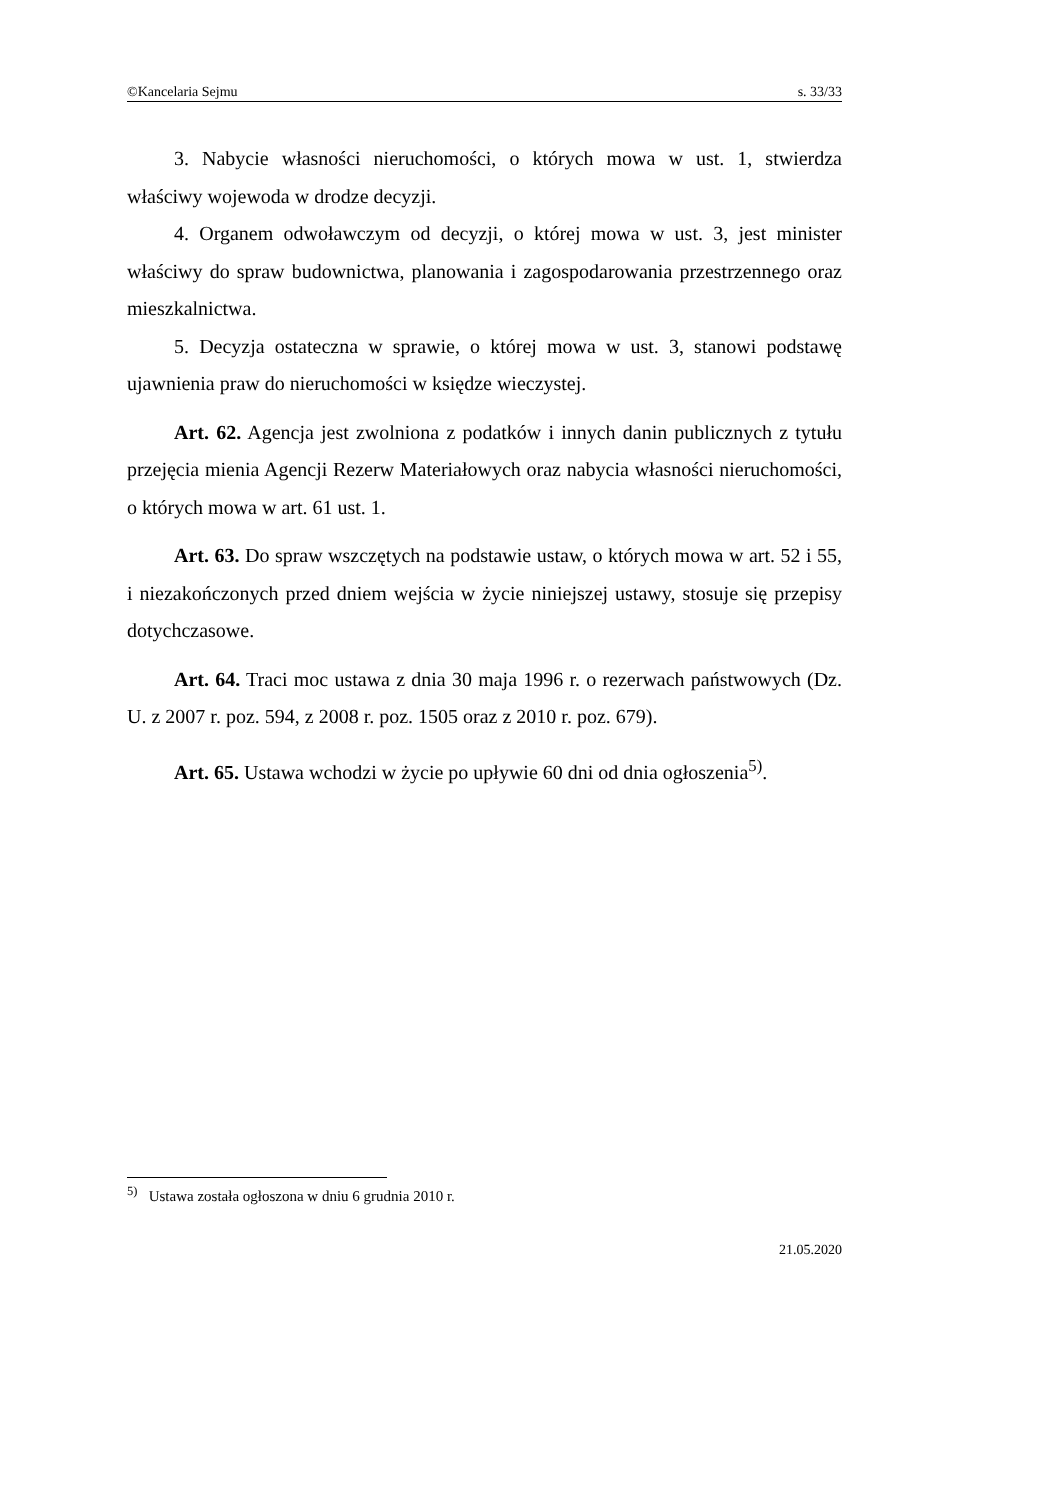©Kancelaria Sejmu s. 33/33
3. Nabycie własności nieruchomości, o których mowa w ust. 1, stwierdza właściwy wojewoda w drodze decyzji.
4. Organem odwoławczym od decyzji, o której mowa w ust. 3, jest minister właściwy do spraw budownictwa, planowania i zagospodarowania przestrzennego oraz mieszkalnictwa.
5. Decyzja ostateczna w sprawie, o której mowa w ust. 3, stanowi podstawę ujawnienia praw do nieruchomości w księdze wieczystej.
Art. 62. Agencja jest zwolniona z podatków i innych danin publicznych z tytułu przejęcia mienia Agencji Rezerw Materiałowych oraz nabycia własności nieruchomości, o których mowa w art. 61 ust. 1.
Art. 63. Do spraw wszczętych na podstawie ustaw, o których mowa w art. 52 i 55, i niezakończonych przed dniem wejścia w życie niniejszej ustawy, stosuje się przepisy dotychczasowe.
Art. 64. Traci moc ustawa z dnia 30 maja 1996 r. o rezerwach państwowych (Dz. U. z 2007 r. poz. 594, z 2008 r. poz. 1505 oraz z 2010 r. poz. 679).
Art. 65. Ustawa wchodzi w życie po upływie 60 dni od dnia ogłoszenia<sup>5)</sup>.
<sup>5)</sup> Ustawa została ogłoszona w dniu 6 grudnia 2010 r.
21.05.2020